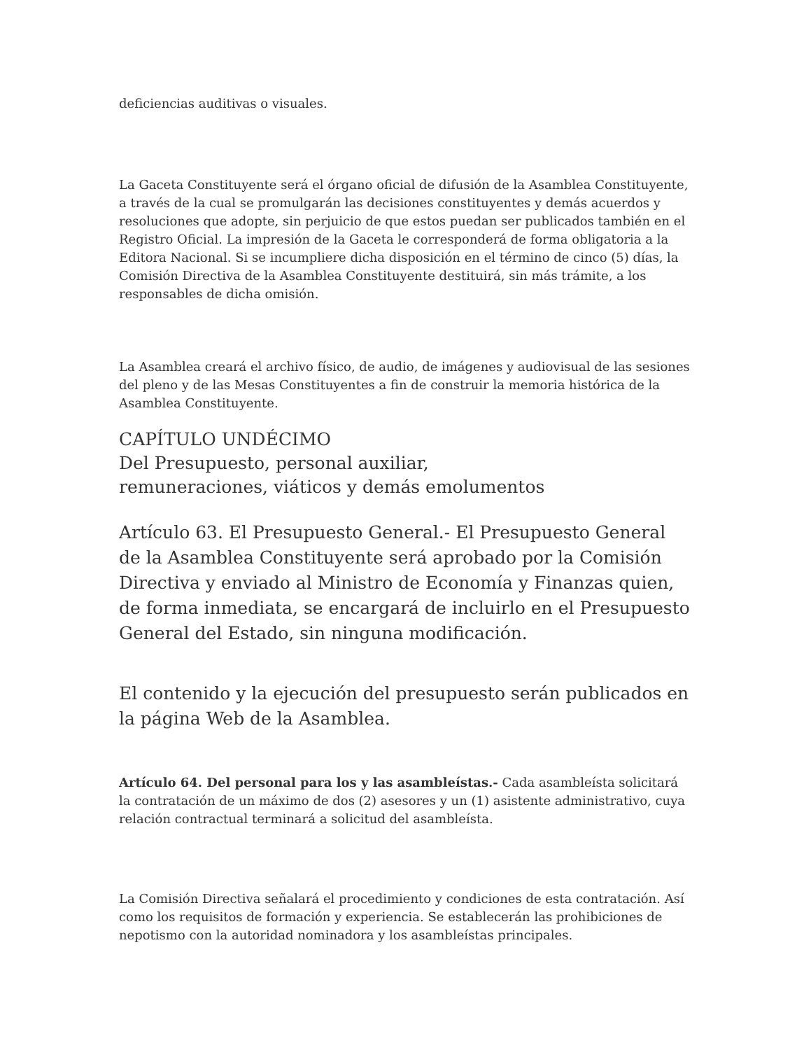deficiencias auditivas o visuales.
La Gaceta Constituyente será el órgano oficial de difusión de la Asamblea Constituyente, a través de la cual se promulgarán las decisiones constituyentes y demás acuerdos y resoluciones que adopte, sin perjuicio de que estos puedan ser publicados también en el Registro Oficial. La impresión de la Gaceta le corresponderá de forma obligatoria a la Editora Nacional. Si se incumpliere dicha disposición en el término de cinco (5) días, la Comisión Directiva de la Asamblea Constituyente destituirá, sin más trámite, a los responsables de dicha omisión.
La Asamblea creará el archivo físico, de audio, de imágenes y audiovisual de las sesiones del pleno y de las Mesas Constituyentes a fin de construir la memoria histórica de la Asamblea Constituyente.
CAPÍTULO UNDÉCIMO
Del Presupuesto, personal auxiliar,
remuneraciones, viáticos y demás emolumentos
Artículo 63. El Presupuesto General.- El Presupuesto General de la Asamblea Constituyente será aprobado por la Comisión Directiva y enviado al Ministro de Economía y Finanzas quien, de forma inmediata, se encargará de incluirlo en el Presupuesto General del Estado, sin ninguna modificación.
El contenido y la ejecución del presupuesto serán publicados en la página Web de la Asamblea.
Artículo 64. Del personal para los y las asambleístas.- Cada asambleísta solicitará la contratación de un máximo de dos (2) asesores y un (1) asistente administrativo, cuya relación contractual terminará a solicitud del asambleísta.
La Comisión Directiva señalará el procedimiento y condiciones de esta contratación. Así como los requisitos de formación y experiencia. Se establecerán las prohibiciones de nepotismo con la autoridad nominadora y los asambleístas principales.